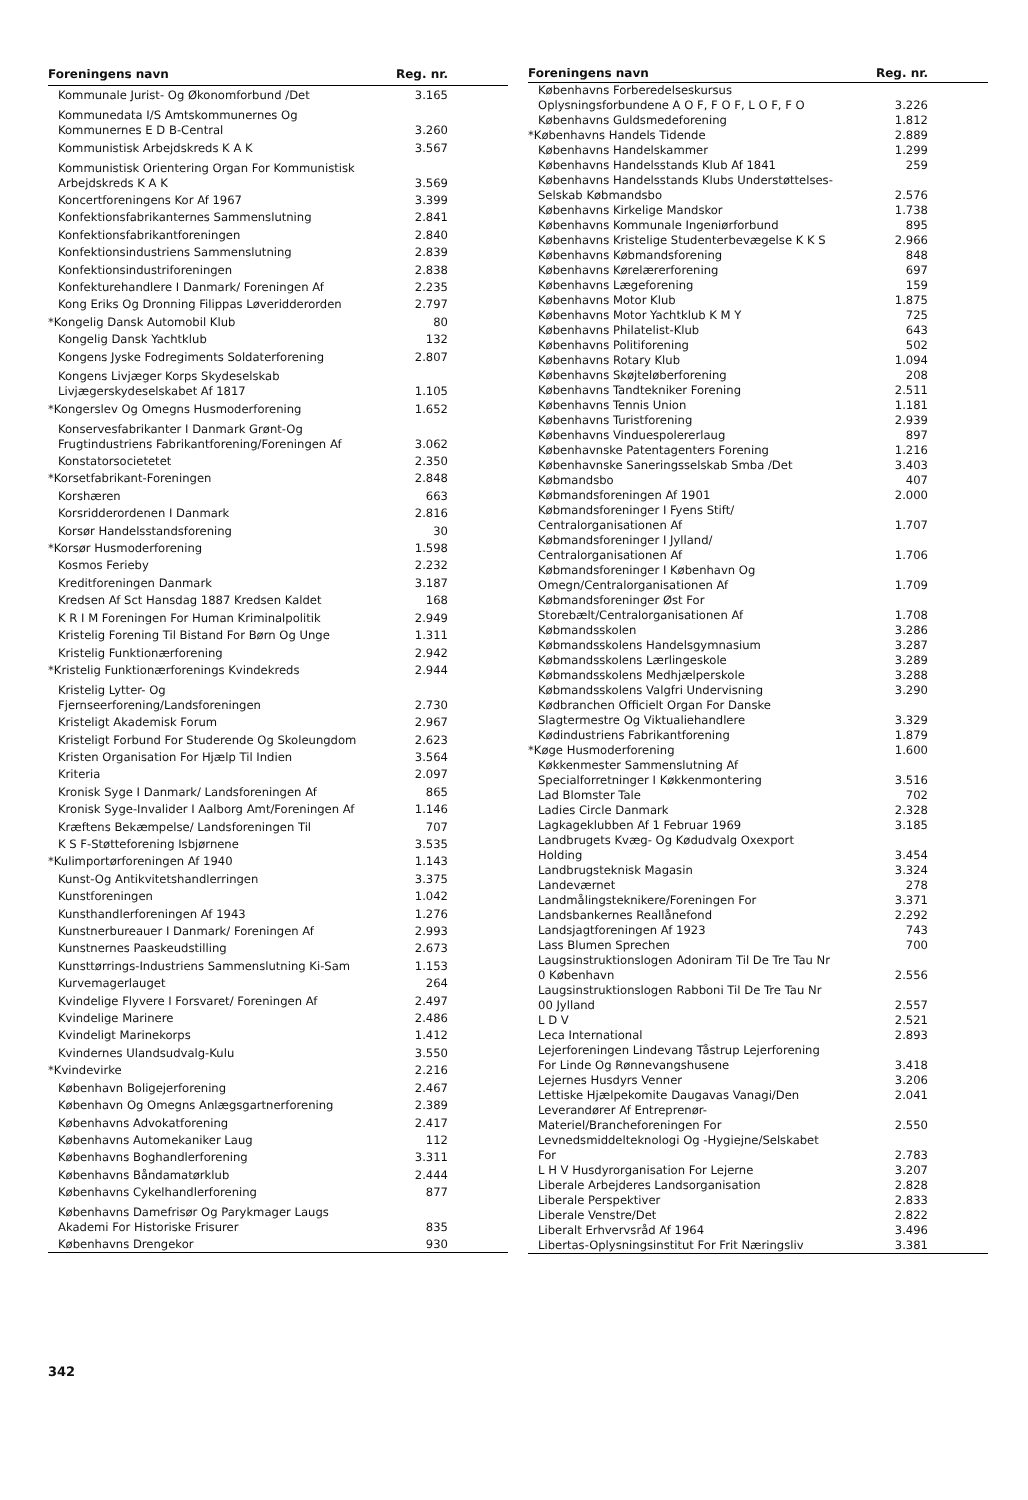| Foreningens navn | Reg. nr. |
| --- | --- |
| Kommunale Jurist- Og Økonomforbund /Det | 3.165 |
| Kommunedata I/S Amtskommunernes Og Kommunernes E D B-Central | 3.260 |
| Kommunistisk Arbejdskreds K A K | 3.567 |
| Kommunistisk Orientering Organ For Kommunistisk Arbejdskreds K A K | 3.569 |
| Koncertforeningens Kor Af 1967 | 3.399 |
| Konfektionsfabrikanternes Sammenslutning | 2.841 |
| Konfektionsfabrikantforeningen | 2.840 |
| Konfektionsindustriens Sammenslutning | 2.839 |
| Konfektionsindustriforeningen | 2.838 |
| Konfekturehandlere I Danmark/ Foreningen Af | 2.235 |
| Kong Eriks Og Dronning Filippas Løveridderorden | 2.797 |
| *Kongelig Dansk Automobil Klub | 80 |
| Kongelig Dansk Yachtklub | 132 |
| Kongens Jyske Fodregiments Soldaterforening | 2.807 |
| Kongens Livjæger Korps Skydeselskab Livjægerskydeselskabet Af 1817 | 1.105 |
| *Kongerslev Og Omegns Husmoderforening | 1.652 |
| Konservesfabrikanter I Danmark Grønt-Og Frugtindustriens Fabrikantforening/Foreningen Af | 3.062 |
| Konstatorsocietetet | 2.350 |
| *Korsetfabrikant-Foreningen | 2.848 |
| Korshæren | 663 |
| Korsridderordenen I Danmark | 2.816 |
| Korsør Handelsstandsforening | 30 |
| *Korsør Husmoderforening | 1.598 |
| Kosmos Ferieby | 2.232 |
| Kreditforeningen Danmark | 3.187 |
| Kredsen Af Sct Hansdag 1887 Kredsen Kaldet | 168 |
| K R I M Foreningen For Human Kriminalpolitik | 2.949 |
| Kristelig Forening Til Bistand For Børn Og Unge | 1.311 |
| Kristelig Funktionærforening | 2.942 |
| *Kristelig Funktionærforenings Kvindekreds | 2.944 |
| Kristelig Lytter- Og Fjernseerforening/Landsforeningen | 2.730 |
| Kristeligt Akademisk Forum | 2.967 |
| Kristeligt Forbund For Studerende Og Skoleungdom | 2.623 |
| Kristen Organisation For Hjælp Til Indien | 3.564 |
| Kriteria | 2.097 |
| Kronisk Syge I Danmark/ Landsforeningen Af | 865 |
| Kronisk Syge-Invalider I Aalborg Amt/Foreningen Af | 1.146 |
| Kræftens Bekæmpelse/ Landsforeningen Til | 707 |
| K S F-Støtteforening Isbjørnene | 3.535 |
| *Kulimportørforeningen Af 1940 | 1.143 |
| Kunst-Og Antikvitetshandlerringen | 3.375 |
| Kunstforeningen | 1.042 |
| Kunsthandlerforeningen Af 1943 | 1.276 |
| Kunstnerbureauer I Danmark/ Foreningen Af | 2.993 |
| Kunstnernes Paaskeudstilling | 2.673 |
| Kunsttørrings-Industriens Sammenslutning Ki-Sam | 1.153 |
| Kurvemagerlauget | 264 |
| Kvindelige Flyvere I Forsvaret/ Foreningen Af | 2.497 |
| Kvindelige Marinere | 2.486 |
| Kvindeligt Marinekorps | 1.412 |
| Kvindernes Ulandsudvalg-Kulu | 3.550 |
| *Kvindevirke | 2.216 |
| København Boligejerforening | 2.467 |
| København Og Omegns Anlægsgartnerforening | 2.389 |
| Københavns Advokatforening | 2.417 |
| Københavns Automekaniker Laug | 112 |
| Københavns Boghandlerforening | 3.311 |
| Københavns Båndamatørklub | 2.444 |
| Københavns Cykelhandlerforening | 877 |
| Københavns Damefrisør Og Parykmager Laugs Akademi For Historiske Frisurer | 835 |
| Københavns Drengekor | 930 |
| Foreningens navn | Reg. nr. |
| --- | --- |
| Københavns Forberedelseskursus Oplysningsforbundene A O F, F O F, L O F, F O | 3.226 |
| Københavns Guldsmedeforening | 1.812 |
| *Københavns Handels Tidende | 2.889 |
| Københavns Handelskammer | 1.299 |
| Københavns Handelsstands Klub Af 1841 | 259 |
| Københavns Handelsstands Klubs Understøttelses-Selskab Købmandsbo | 2.576 |
| Københavns Kirkelige Mandskor | 1.738 |
| Københavns Kommunale Ingeniørforbund | 895 |
| Københavns Kristelige Studenterbevægelse K K S | 2.966 |
| Københavns Købmandsforening | 848 |
| Københavns Kørelærerforening | 697 |
| Københavns Lægeforening | 159 |
| Københavns Motor Klub | 1.875 |
| Københavns Motor Yachtklub K M Y | 725 |
| Københavns Philatelist-Klub | 643 |
| Københavns Politiforening | 502 |
| Københavns Rotary Klub | 1.094 |
| Københavns Skøjteløberforening | 208 |
| Københavns Tandtekniker Forening | 2.511 |
| Københavns Tennis Union | 1.181 |
| Københavns Turistforening | 2.939 |
| Københavns Vinduespolererlaug | 897 |
| Københavnske Patentagenters Forening | 1.216 |
| Københavnske Saneringsselskab Smba /Det | 3.403 |
| Købmandsbo | 407 |
| Købmandsforeningen Af 1901 | 2.000 |
| Købmandsforeninger I Fyens Stift/ Centralorganisationen Af | 1.707 |
| Købmandsforeninger I Jylland/ Centralorganisationen Af | 1.706 |
| Købmandsforeninger I København Og Omegn/Centralorganisationen Af | 1.709 |
| Købmandsforeninger Øst For Storebælt/Centralorganisationen Af | 1.708 |
| Købmandsskolen | 3.286 |
| Købmandsskolens Handelsgymnasium | 3.287 |
| Købmandsskolens Lærlingeskole | 3.289 |
| Købmandsskolens Medhjælperskole | 3.288 |
| Købmandsskolens Valgfri Undervisning | 3.290 |
| Kødbranchen Officielt Organ For Danske Slagtermestre Og Viktualiehandlere | 3.329 |
| Kødindustriens Fabrikantforening | 1.879 |
| *Køge Husmoderforening | 1.600 |
| Køkkenmester Sammenslutning Af Specialforretninger I Køkkenmontering | 3.516 |
| Lad Blomster Tale | 702 |
| Ladies Circle Danmark | 2.328 |
| Lagkageklubben Af 1 Februar 1969 | 3.185 |
| Landbrugets Kvæg- Og Kødudvalg Oxexport Holding | 3.454 |
| Landbrugsteknisk Magasin | 3.324 |
| Landeværnet | 278 |
| Landmålingsteknikere/Foreningen For | 3.371 |
| Landsbankernes Reallånefond | 2.292 |
| Landsjagtforeningen Af 1923 | 743 |
| Lass Blumen Sprechen | 700 |
| Laugsinstruktionslogen Adoniram Til De Tre Tau Nr 0 København | 2.556 |
| Laugsinstruktionslogen Rabboni Til De Tre Tau Nr 00 Jylland | 2.557 |
| L D V | 2.521 |
| Leca International | 2.893 |
| Lejerforeningen Lindevang Tåstrup Lejerforening For Linde Og Rønnevangshusene | 3.418 |
| Lejernes Husdyrs Venner | 3.206 |
| Lettiske Hjælpekomite Daugavas Vanagi/Den | 2.041 |
| Leverandører Af Entreprenør-Materiel/Brancheforeningen For | 2.550 |
| Levnedsmiddelteknologi Og -Hygiejne/Selskabet For | 2.783 |
| L H V Husdyrorganisation For Lejerne | 3.207 |
| Liberale Arbejderes Landsorganisation | 2.828 |
| Liberale Perspektiver | 2.833 |
| Liberale Venstre/Det | 2.822 |
| Liberalt Erhvervsråd Af 1964 | 3.496 |
| Libertas-Oplysningsinstitut For Frit Næringsliv | 3.381 |
342